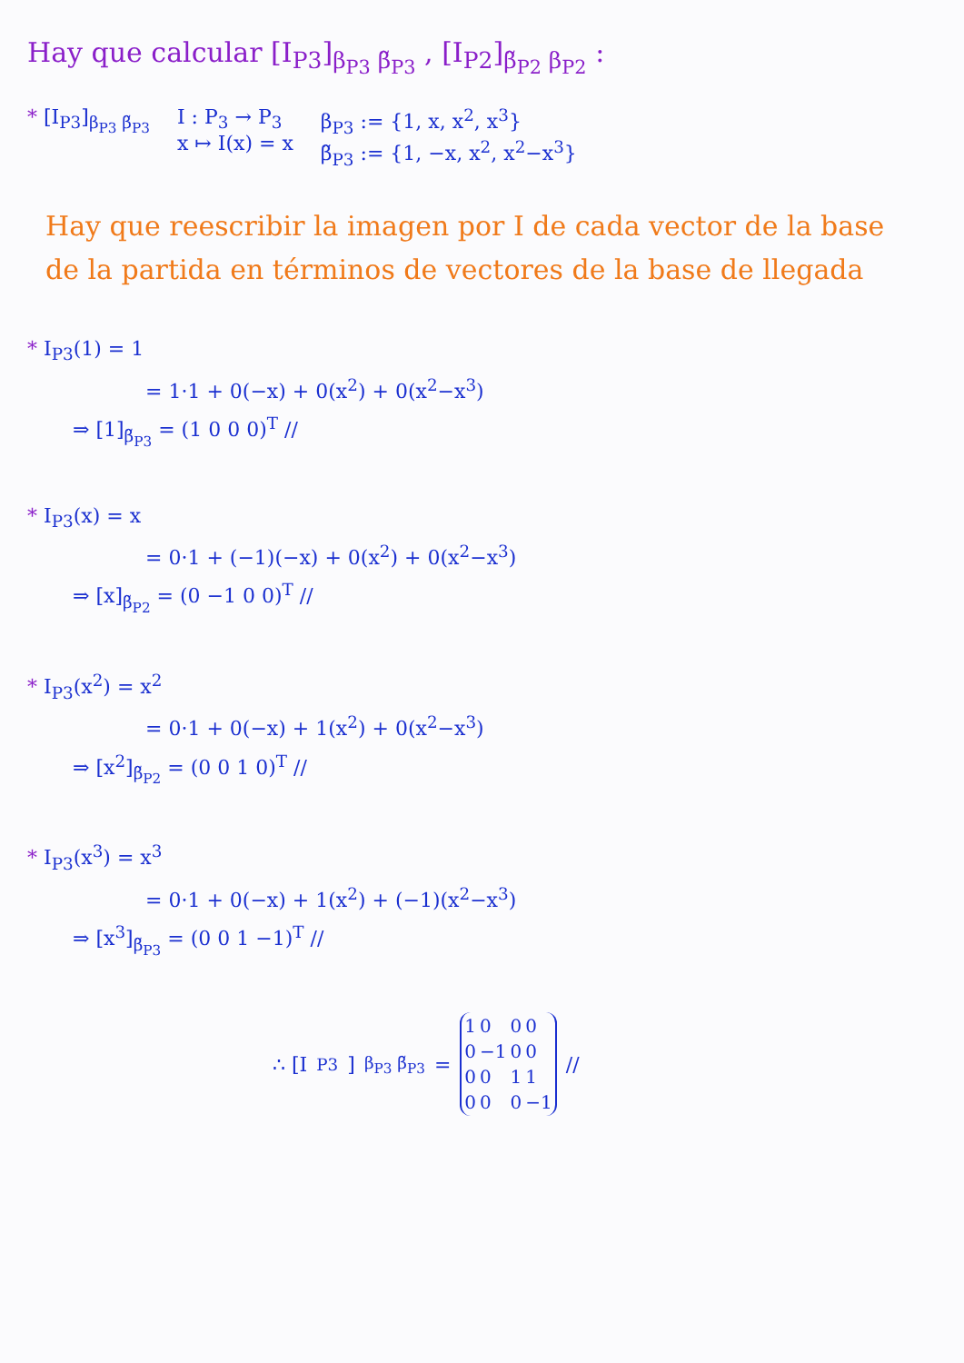Hay que calcular [I<sub>P3</sub>]<sub>β<sub>P3</sub> β̃<sub>P3</sub></sub> , [I<sub>P2</sub>]<sub>β̃<sub>P2</sub> β<sub>P2</sub></sub> :
* [I<sub>P3</sub>]<sub>β<sub>P3</sub> β̃<sub>P3</sub></sub> I : P<sub>3</sub> → P<sub>3</sub>
x ↦ I(x) = x
β<sub>P3</sub> := {1, x, x<sup>2</sup>, x<sup>3</sup>}
β̃<sub>P3</sub> := {1, −x, x<sup>2</sup>, x<sup>2</sup>−x<sup>3</sup>}
Hay que reescribir la imagen por I de cada vector de la base de la partida en términos de vectores de la base de llegada
* I<sub>P3</sub>(1) = 1
= 1·1 + 0(−x) + 0(x<sup>2</sup>) + 0(x<sup>2</sup>−x<sup>3</sup>)
⇒ [1]<sub>β̃<sub>P3</sub></sub> = (1 0 0 0)<sup>T</sup> //
* I<sub>P3</sub>(x) = x
= 0·1 + (−1)(−x) + 0(x<sup>2</sup>) + 0(x<sup>2</sup>−x<sup>3</sup>)
⇒ [x]<sub>β̃<sub>P2</sub></sub> = (0 −1 0 0)<sup>T</sup> //
* I<sub>P3</sub>(x<sup>2</sup>) = x<sup>2</sup>
= 0·1 + 0(−x) + 1(x<sup>2</sup>) + 0(x<sup>2</sup>−x<sup>3</sup>)
⇒ [x<sup>2</sup>]<sub>β̃<sub>P2</sub></sub> = (0 0 1 0)<sup>T</sup> //
* I<sub>P3</sub>(x<sup>3</sup>) = x<sup>3</sup>
= 0·1 + 0(−x) + 1(x<sup>2</sup>) + (−1)(x<sup>2</sup>−x<sup>3</sup>)
⇒ [x<sup>3</sup>]<sub>β̃<sub>P3</sub></sub> = (0 0 1 −1)<sup>T</sup> //
∴ [I<sub>P3</sub>]<sub>β<sub>P3</sub> β̃<sub>P3</sub></sub> =
| 1 | 0 | 0 | 0 |
| 0 | −1 | 0 | 0 |
| 0 | 0 | 1 | 1 |
| 0 | 0 | 0 | −1 |
//